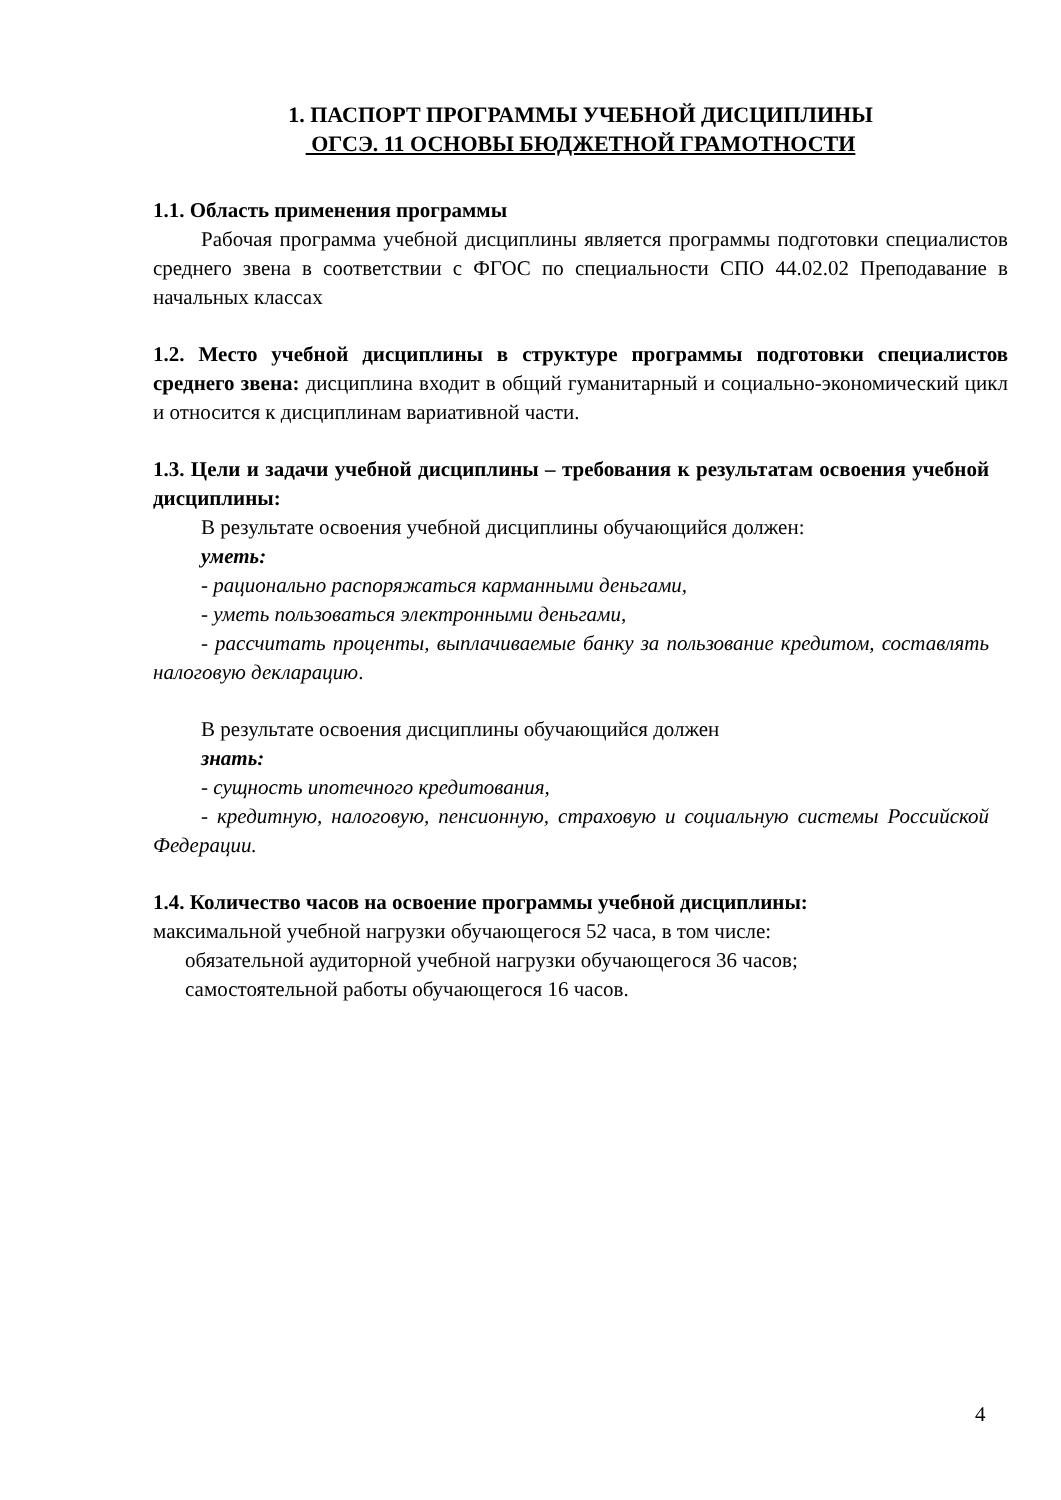1. ПАСПОРТ ПРОГРАММЫ УЧЕБНОЙ ДИСЦИПЛИНЫ
ОГСЭ. 11 ОСНОВЫ БЮДЖЕТНОЙ ГРАМОТНОСТИ
1.1. Область применения программы
Рабочая программа учебной дисциплины является программы подготовки специалистов среднего звена в соответствии с ФГОС по специальности СПО 44.02.02 Преподавание в начальных классах
1.2. Место учебной дисциплины в структуре программы подготовки специалистов среднего звена: дисциплина входит в общий гуманитарный и социально-экономический цикл и относится к дисциплинам вариативной части.
1.3. Цели и задачи учебной дисциплины – требования к результатам освоения учебной дисциплины:
В результате освоения учебной дисциплины обучающийся должен:
уметь:
- рационально распоряжаться карманными деньгами,
- уметь пользоваться электронными деньгами,
- рассчитать проценты, выплачиваемые банку за пользование кредитом, составлять налоговую декларацию.
В результате освоения дисциплины обучающийся должен
знать:
- сущность ипотечного кредитования,
- кредитную, налоговую, пенсионную, страховую и социальную системы Российской Федерации.
1.4. Количество часов на освоение программы учебной дисциплины:
максимальной учебной нагрузки обучающегося 52 часа, в том числе:
обязательной аудиторной учебной нагрузки обучающегося 36 часов;
самостоятельной работы обучающегося 16 часов.
4